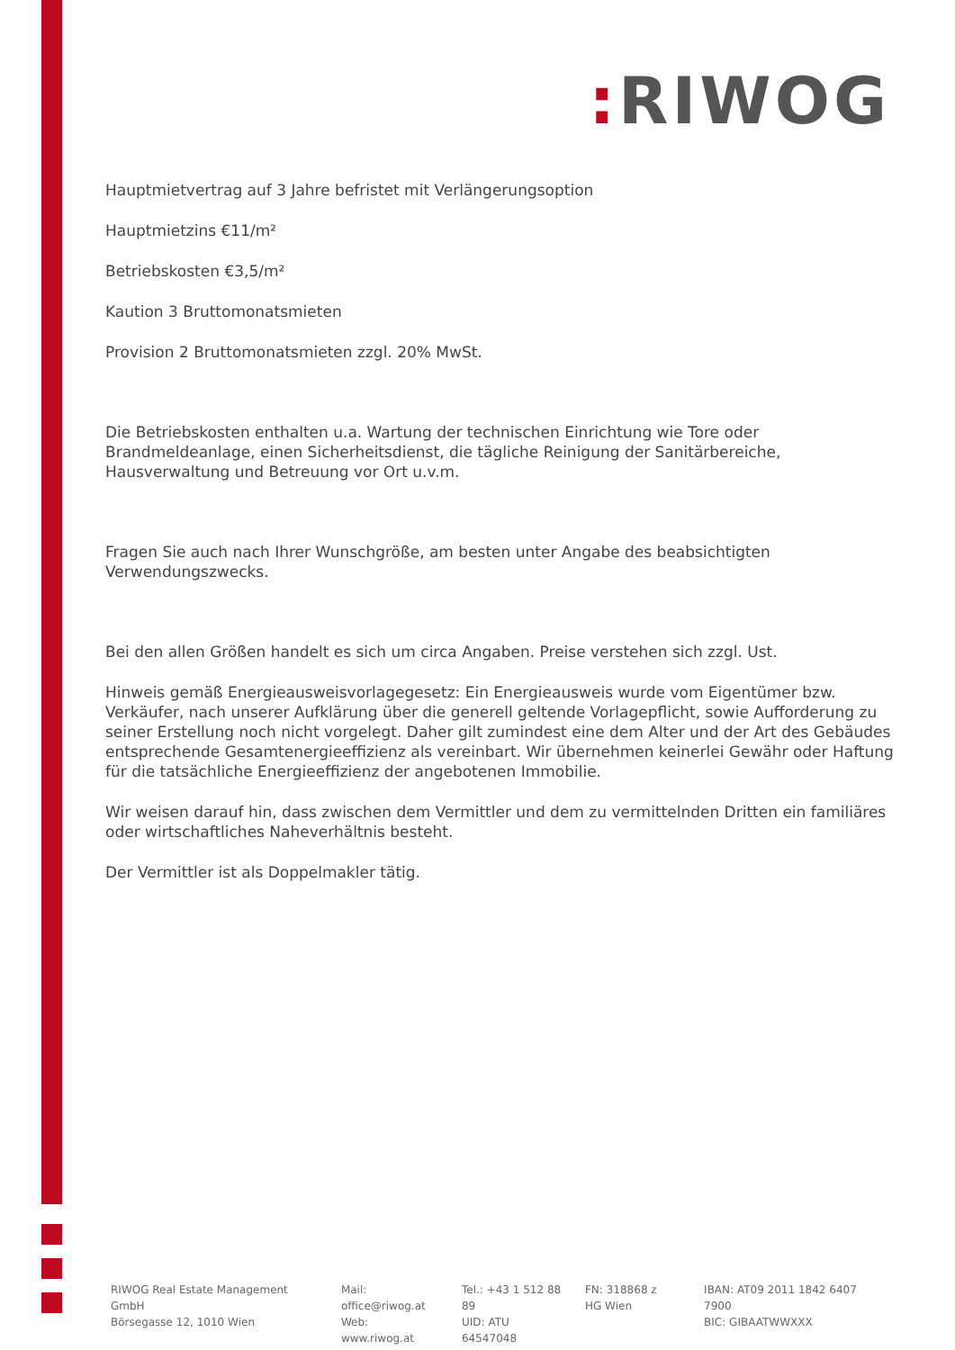: RIWOG
Hauptmietvertrag auf 3 Jahre befristet mit Verlängerungsoption
Hauptmietzins €11/m²
Betriebskosten €3,5/m²
Kaution 3 Bruttomonatsmieten
Provision 2 Bruttomonatsmieten zzgl. 20% MwSt.
Die Betriebskosten enthalten u.a. Wartung der technischen Einrichtung wie Tore oder Brandmeldeanlage, einen Sicherheitsdienst, die tägliche Reinigung der Sanitärbereiche, Hausverwaltung und Betreuung vor Ort u.v.m.
Fragen Sie auch nach Ihrer Wunschgröße, am besten unter Angabe des beabsichtigten Verwendungszwecks.
Bei den allen Größen handelt es sich um circa Angaben. Preise verstehen sich zzgl. Ust.
Hinweis gemäß Energieausweisvorlagegesetz: Ein Energieausweis wurde vom Eigentümer bzw. Verkäufer, nach unserer Aufklärung über die generell geltende Vorlagepflicht, sowie Aufforderung zu seiner Erstellung noch nicht vorgelegt. Daher gilt zumindest eine dem Alter und der Art des Gebäudes entsprechende Gesamtenergieeffizienz als vereinbart. Wir übernehmen keinerlei Gewähr oder Haftung für die tatsächliche Energieeffizienz der angebotenen Immobilie.
Wir weisen darauf hin, dass zwischen dem Vermittler und dem zu vermittelnden Dritten ein familiäres oder wirtschaftliches Naheverhältnis besteht.
Der Vermittler ist als Doppelmakler tätig.
RIWOG Real Estate Management GmbH
Börsegasse 12, 1010 Wien
Mail: office@riwog.at
Web: www.riwog.at
Tel.: +43 1 512 88 89
UID: ATU 64547048
FN: 318868 z
HG Wien
IBAN: AT09 2011 1842 6407 7900
BIC: GIBAATWWXXX